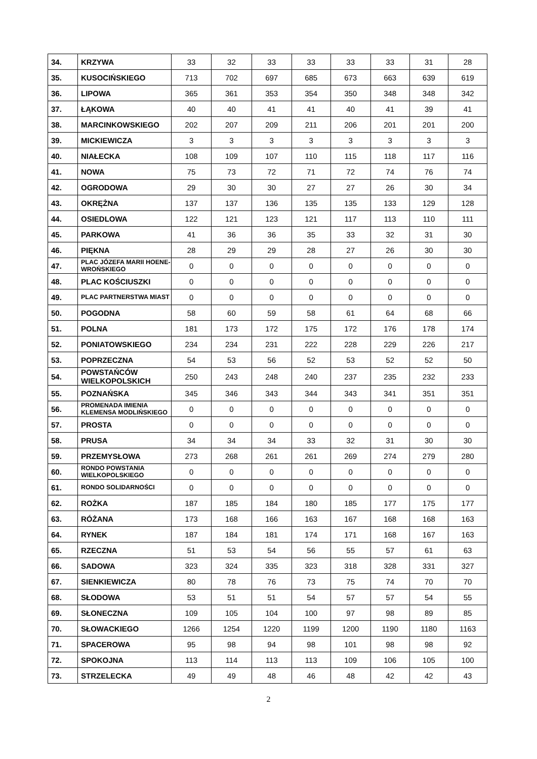| 34. | KRZYWA | 33 | 32 | 33 | 33 | 33 | 33 | 31 | 28 |
| 35. | KUSOCIŃSKIEGO | 713 | 702 | 697 | 685 | 673 | 663 | 639 | 619 |
| 36. | LIPOWA | 365 | 361 | 353 | 354 | 350 | 348 | 348 | 342 |
| 37. | ŁĄKOWA | 40 | 40 | 41 | 41 | 40 | 41 | 39 | 41 |
| 38. | MARCINKOWSKIEGO | 202 | 207 | 209 | 211 | 206 | 201 | 201 | 200 |
| 39. | MICKIEWICZA | 3 | 3 | 3 | 3 | 3 | 3 | 3 | 3 |
| 40. | NIAŁECKA | 108 | 109 | 107 | 110 | 115 | 118 | 117 | 116 |
| 41. | NOWA | 75 | 73 | 72 | 71 | 72 | 74 | 76 | 74 |
| 42. | OGRODOWA | 29 | 30 | 30 | 27 | 27 | 26 | 30 | 34 |
| 43. | OKRĘŻNA | 137 | 137 | 136 | 135 | 135 | 133 | 129 | 128 |
| 44. | OSIEDLOWA | 122 | 121 | 123 | 121 | 117 | 113 | 110 | 111 |
| 45. | PARKOWA | 41 | 36 | 36 | 35 | 33 | 32 | 31 | 30 |
| 46. | PIĘKNA | 28 | 29 | 29 | 28 | 27 | 26 | 30 | 30 |
| 47. | PLAC JÓZEFA MARII HOENE-WROŃSKIEGO | 0 | 0 | 0 | 0 | 0 | 0 | 0 | 0 |
| 48. | PLAC KOŚCIUSZKI | 0 | 0 | 0 | 0 | 0 | 0 | 0 | 0 |
| 49. | PLAC PARTNERSTWA MIAST | 0 | 0 | 0 | 0 | 0 | 0 | 0 | 0 |
| 50. | POGODNA | 58 | 60 | 59 | 58 | 61 | 64 | 68 | 66 |
| 51. | POLNA | 181 | 173 | 172 | 175 | 172 | 176 | 178 | 174 |
| 52. | PONIATOWSKIEGO | 234 | 234 | 231 | 222 | 228 | 229 | 226 | 217 |
| 53. | POPRZECZNA | 54 | 53 | 56 | 52 | 53 | 52 | 52 | 50 |
| 54. | POWSTAŃCÓW WIELKOPOLSKICH | 250 | 243 | 248 | 240 | 237 | 235 | 232 | 233 |
| 55. | POZNAŃSKA | 345 | 346 | 343 | 344 | 343 | 341 | 351 | 351 |
| 56. | PROMENADA IMIENIA KLEMENSA MODLIŃSKIEGO | 0 | 0 | 0 | 0 | 0 | 0 | 0 | 0 |
| 57. | PROSTA | 0 | 0 | 0 | 0 | 0 | 0 | 0 | 0 |
| 58. | PRUSA | 34 | 34 | 34 | 33 | 32 | 31 | 30 | 30 |
| 59. | PRZEMYSŁOWA | 273 | 268 | 261 | 261 | 269 | 274 | 279 | 280 |
| 60. | RONDO POWSTANIA WIELKOPOLSKIEGO | 0 | 0 | 0 | 0 | 0 | 0 | 0 | 0 |
| 61. | RONDO SOLIDARNOŚCI | 0 | 0 | 0 | 0 | 0 | 0 | 0 | 0 |
| 62. | ROŻKA | 187 | 185 | 184 | 180 | 185 | 177 | 175 | 177 |
| 63. | RÓŻANA | 173 | 168 | 166 | 163 | 167 | 168 | 168 | 163 |
| 64. | RYNEK | 187 | 184 | 181 | 174 | 171 | 168 | 167 | 163 |
| 65. | RZECZNA | 51 | 53 | 54 | 56 | 55 | 57 | 61 | 63 |
| 66. | SADOWA | 323 | 324 | 335 | 323 | 318 | 328 | 331 | 327 |
| 67. | SIENKIEWICZA | 80 | 78 | 76 | 73 | 75 | 74 | 70 | 70 |
| 68. | SŁODOWA | 53 | 51 | 51 | 54 | 57 | 57 | 54 | 55 |
| 69. | SŁONECZNA | 109 | 105 | 104 | 100 | 97 | 98 | 89 | 85 |
| 70. | SŁOWACKIEGO | 1266 | 1254 | 1220 | 1199 | 1200 | 1190 | 1180 | 1163 |
| 71. | SPACEROWA | 95 | 98 | 94 | 98 | 101 | 98 | 98 | 92 |
| 72. | SPOKOJNA | 113 | 114 | 113 | 113 | 109 | 106 | 105 | 100 |
| 73. | STRZELECKA | 49 | 49 | 48 | 46 | 48 | 42 | 42 | 43 |
2